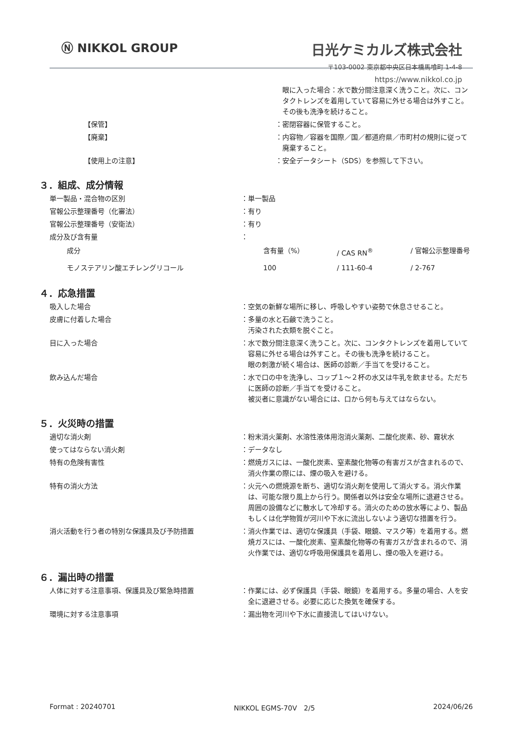Ⓝ NIKKOL GROUP
日光ケミカルズ株式会社
〒103-0002 東京都中央区日本橋馬喰町 1-4-8
https://www.nikkol.co.jp
| | | 眼に入った場合：水で数分間注意深く洗うこと。次に、コンタクトレンズを着用していて容易に外せる場合は外すこと。その後も洗浄を続けること。 |
| 【保管】 | ： | 密閉容器に保管すること。 |
| 【廃棄】 | ： | 内容物／容器を国際／国／都道府県／市町村の規則に従って廃棄すること。 |
| 【使用上の注意】 | ： | 安全データシート（SDS）を参照して下さい。 |
３．組成、成分情報
| 単一製品・混合物の区別 | ： | 単一製品 |
| 官報公示整理番号（化審法） | ： | 有り |
| 官報公示整理番号（安衛法） | ： | 有り |
| 成分及び含有量 | ： | |
| 成分 | 含有量（%） | / CAS RN<sup>®</sup> | / 官報公示整理番号 |
| モノステアリン酸エチレングリコール | 100 | / 111-60-4 | / 2-767 |
４．応急措置
| 吸入した場合 | ： | 空気の新鮮な場所に移し、呼吸しやすい姿勢で休息させること。 |
| 皮膚に付着した場合 | ： | 多量の水と石鹸で洗うこと。 汚染された衣類を脱ぐこと。 |
| 目に入った場合 | ： | 水で数分間注意深く洗うこと。次に、コンタクトレンズを着用していて容易に外せる場合は外すこと。その後も洗浄を続けること。 眼の刺激が続く場合は、医師の診断／手当てを受けること。 |
| 飲み込んだ場合 | ： | 水で口の中を洗浄し、コップ１～２杯の水又は牛乳を飲ませる。ただちに医師の診断／手当てを受けること。 被災者に意識がない場合には、口から何も与えてはならない。 |
５．火災時の措置
| 適切な消火剤 | ： | 粉末消火薬剤、水溶性液体用泡消火薬剤、二酸化炭素、砂、霧状水 |
| 使ってはならない消火剤 | ： | データなし |
| 特有の危険有害性 | ： | 燃焼ガスには、一酸化炭素、窒素酸化物等の有害ガスが含まれるので、消火作業の際には、煙の吸入を避ける。 |
| 特有の消火方法 | ： | 火元への燃焼源を断ち、適切な消火剤を使用して消火する。消火作業は、可能な限り風上から行う。関係者以外は安全な場所に退避させる。周囲の設備などに散水して冷却する。消火のための放水等により、製品もしくは化学物質が河川や下水に流出しないよう適切な措置を行う。 |
| 消火活動を行う者の特別な保護具及び予防措置 | ： | 消火作業では、適切な保護具（手袋、眼鏡、マスク等）を着用する。燃焼ガスには、一酸化炭素、窒素酸化物等の有害ガスが含まれるので、消火作業では、適切な呼吸用保護具を着用し、煙の吸入を避ける。 |
６．漏出時の措置
| 人体に対する注意事項、保護具及び緊急時措置 | ： | 作業には、必ず保護具（手袋、眼鏡）を着用する。多量の場合、人を安全に退避させる。必要に応じた換気を確保する。 |
| 環境に対する注意事項 | ： | 漏出物を河川や下水に直接流してはいけない。 |
Format : 20240701 NIKKOL EGMS-70V　2/5 2024/06/26